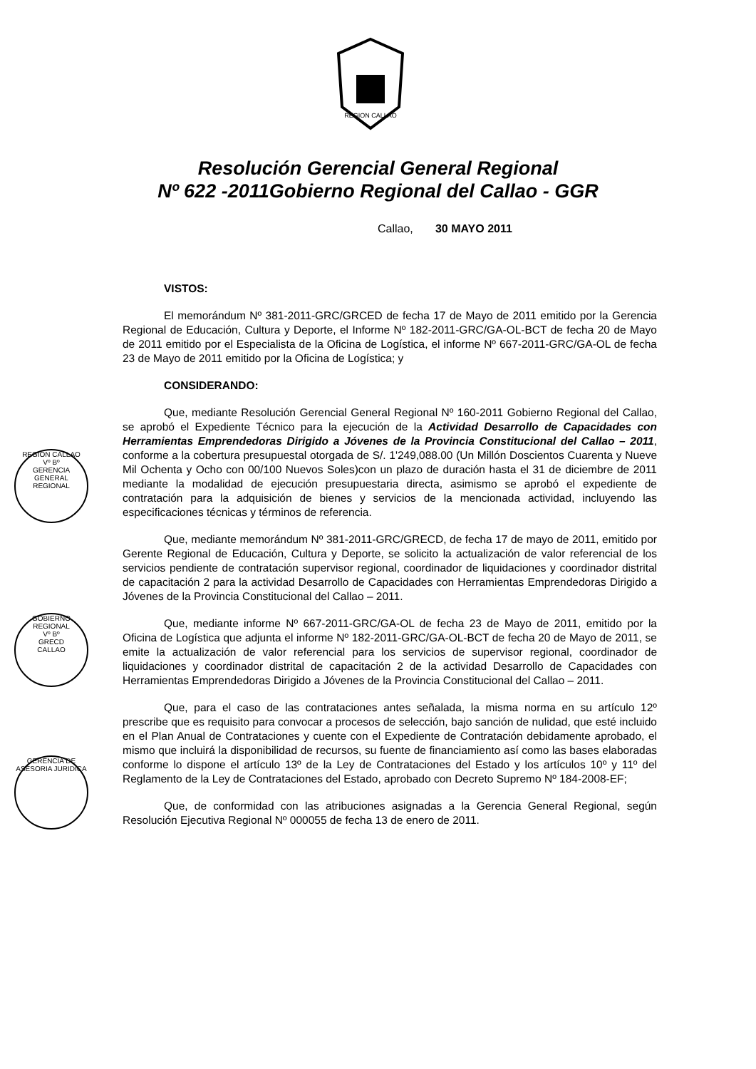REGION CALLAO
Resolución Gerencial General Regional
Nº 622 -2011Gobierno Regional del Callao - GGR
Callao, 30 MAYO 2011
REGION CALLAO
Vº Bº
GERENCIA GENERAL REGIONAL
GOBIERNO REGIONAL
Vº Bº
GRECD
CALLAO
GERENCIA DE ASESORIA JURIDICA
VISTOS:
El memorándum Nº 381-2011-GRC/GRCED de fecha 17 de Mayo de 2011 emitido por la Gerencia Regional de Educación, Cultura y Deporte, el Informe Nº 182-2011-GRC/GA-OL-BCT de fecha 20 de Mayo de 2011 emitido por el Especialista de la Oficina de Logística, el informe Nº 667-2011-GRC/GA-OL de fecha 23 de Mayo de 2011 emitido por la Oficina de Logística; y
CONSIDERANDO:
Que, mediante Resolución Gerencial General Regional Nº 160-2011 Gobierno Regional del Callao, se aprobó el Expediente Técnico para la ejecución de la Actividad Desarrollo de Capacidades con Herramientas Emprendedoras Dirigido a Jóvenes de la Provincia Constitucional del Callao – 2011, conforme a la cobertura presupuestal otorgada de S/. 1'249,088.00 (Un Millón Doscientos Cuarenta y Nueve Mil Ochenta y Ocho con 00/100 Nuevos Soles)con un plazo de duración hasta el 31 de diciembre de 2011 mediante la modalidad de ejecución presupuestaria directa, asimismo se aprobó el expediente de contratación para la adquisición de bienes y servicios de la mencionada actividad, incluyendo las especificaciones técnicas y términos de referencia.
Que, mediante memorándum Nº 381-2011-GRC/GRECD, de fecha 17 de mayo de 2011, emitido por Gerente Regional de Educación, Cultura y Deporte, se solicito la actualización de valor referencial de los servicios pendiente de contratación supervisor regional, coordinador de liquidaciones y coordinador distrital de capacitación 2 para la actividad Desarrollo de Capacidades con Herramientas Emprendedoras Dirigido a Jóvenes de la Provincia Constitucional del Callao – 2011.
Que, mediante informe Nº 667-2011-GRC/GA-OL de fecha 23 de Mayo de 2011, emitido por la Oficina de Logística que adjunta el informe Nº 182-2011-GRC/GA-OL-BCT de fecha 20 de Mayo de 2011, se emite la actualización de valor referencial para los servicios de supervisor regional, coordinador de liquidaciones y coordinador distrital de capacitación 2 de la actividad Desarrollo de Capacidades con Herramientas Emprendedoras Dirigido a Jóvenes de la Provincia Constitucional del Callao – 2011.
Que, para el caso de las contrataciones antes señalada, la misma norma en su artículo 12º prescribe que es requisito para convocar a procesos de selección, bajo sanción de nulidad, que esté incluido en el Plan Anual de Contrataciones y cuente con el Expediente de Contratación debidamente aprobado, el mismo que incluirá la disponibilidad de recursos, su fuente de financiamiento así como las bases elaboradas conforme lo dispone el artículo 13º de la Ley de Contrataciones del Estado y los artículos 10º y 11º del Reglamento de la Ley de Contrataciones del Estado, aprobado con Decreto Supremo Nº 184-2008-EF;
Que, de conformidad con las atribuciones asignadas a la Gerencia General Regional, según Resolución Ejecutiva Regional Nº 000055 de fecha 13 de enero de 2011.